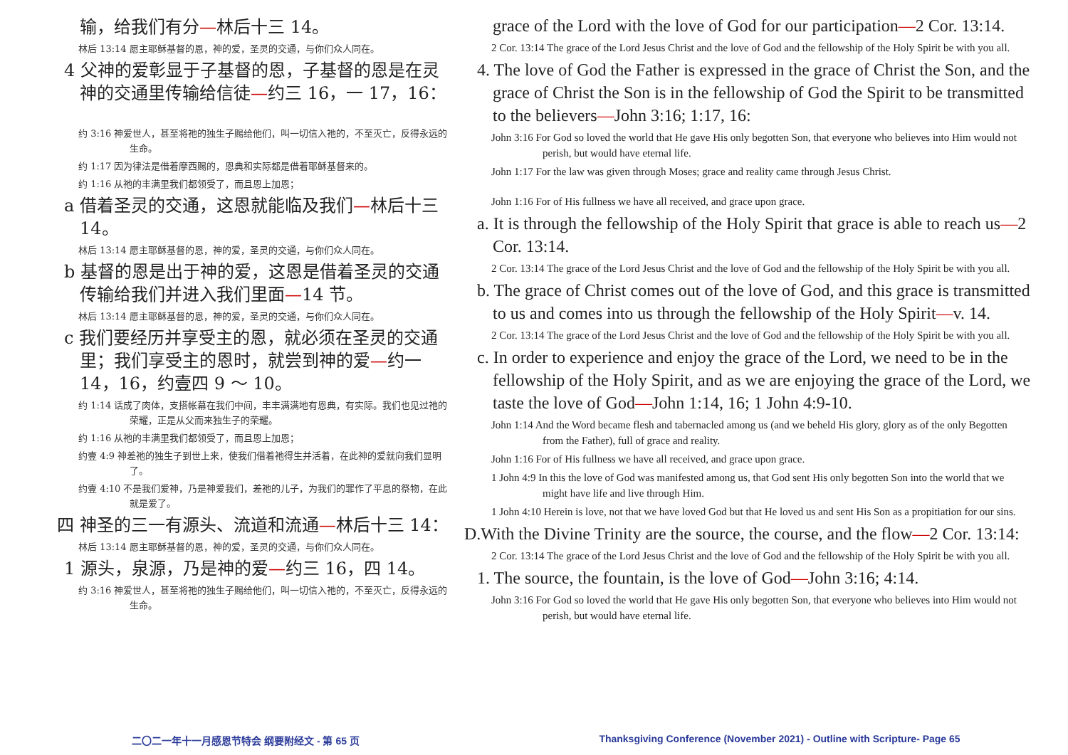输，给我们有分—林后十三 14。
林后 13:14 愿主耶稣基督的恩，神的爱，圣灵的交通，与你们众人同在。
4 父神的爱彰显于子基督的恩，子基督的恩是在灵神的交通里传输给信徒—约三 16，一 17，16：
约 3:16 神爱世人，甚至将祂的独生子赐给他们，叫一切信入祂的，不至灭亡，反得永远的生命。
约 1:17 因为律法是借着摩西赐的，恩典和实际都是借着耶稣基督来的。
约 1:16 从祂的丰满里我们都领受了，而且恩上加恩；
a 借着圣灵的交通，这恩就能临及我们—林后十三 14。
林后 13:14 愿主耶稣基督的恩，神的爱，圣灵的交通，与你们众人同在。
b 基督的恩是出于神的爱，这恩是借着圣灵的交通传输给我们并进入我们里面—14 节。
林后 13:14 愿主耶稣基督的恩，神的爱，圣灵的交通，与你们众人同在。
c 我们要经历并享受主的恩，就必须在圣灵的交通里；我们享受主的恩时，就尝到神的爱—约一 14，16，约壹四 9 ～ 10。
约 1:14 话成了肉体，支搭帐幕在我们中间，丰丰满满地有恩典，有实际。我们也见过祂的荣耀，正是从父而来独生子的荣耀。
约 1:16 从祂的丰满里我们都领受了，而且恩上加恩；
约壹 4:9 神差祂的独生子到世上来，使我们借着祂得生并活着，在此神的爱就向我们显明了。
约壹 4:10 不是我们爱神，乃是神爱我们，差祂的儿子，为我们的罪作了平息的祭物，在此就是爱了。
四 神圣的三一有源头、流道和流通—林后十三 14：
林后 13:14 愿主耶稣基督的恩，神的爱，圣灵的交通，与你们众人同在。
1 源头，泉源，乃是神的爱—约三 16，四 14。
约 3:16 神爱世人，甚至将祂的独生子赐给他们，叫一切信入祂的，不至灭亡，反得永远的生命。
grace of the Lord with the love of God for our participation—2 Cor. 13:14.
2 Cor. 13:14 The grace of the Lord Jesus Christ and the love of God and the fellowship of the Holy Spirit be with you all.
4. The love of God the Father is expressed in the grace of Christ the Son, and the grace of Christ the Son is in the fellowship of God the Spirit to be transmitted to the believers—John 3:16; 1:17, 16:
John 3:16 For God so loved the world that He gave His only begotten Son, that everyone who believes into Him would not perish, but would have eternal life.
John 1:17 For the law was given through Moses; grace and reality came through Jesus Christ.
John 1:16 For of His fullness we have all received, and grace upon grace.
a. It is through the fellowship of the Holy Spirit that grace is able to reach us—2 Cor. 13:14.
2 Cor. 13:14 The grace of the Lord Jesus Christ and the love of God and the fellowship of the Holy Spirit be with you all.
b. The grace of Christ comes out of the love of God, and this grace is transmitted to us and comes into us through the fellowship of the Holy Spirit—v. 14.
2 Cor. 13:14 The grace of the Lord Jesus Christ and the love of God and the fellowship of the Holy Spirit be with you all.
c. In order to experience and enjoy the grace of the Lord, we need to be in the fellowship of the Holy Spirit, and as we are enjoying the grace of the Lord, we taste the love of God—John 1:14, 16; 1 John 4:9-10.
John 1:14 And the Word became flesh and tabernacled among us (and we beheld His glory, glory as of the only Begotten from the Father), full of grace and reality.
John 1:16 For of His fullness we have all received, and grace upon grace.
1 John 4:9 In this the love of God was manifested among us, that God sent His only begotten Son into the world that we might have life and live through Him.
1 John 4:10 Herein is love, not that we have loved God but that He loved us and sent His Son as a propitiation for our sins.
D.With the Divine Trinity are the source, the course, and the flow—2 Cor. 13:14:
2 Cor. 13:14 The grace of the Lord Jesus Christ and the love of God and the fellowship of the Holy Spirit be with you all.
1. The source, the fountain, is the love of God—John 3:16; 4:14.
John 3:16 For God so loved the world that He gave His only begotten Son, that everyone who believes into Him would not perish, but would have eternal life.
二〇二一年十一月感恩节特会 纲要附经文 - 第 65 页
Thanksgiving Conference (November 2021) - Outline with Scripture- Page 65